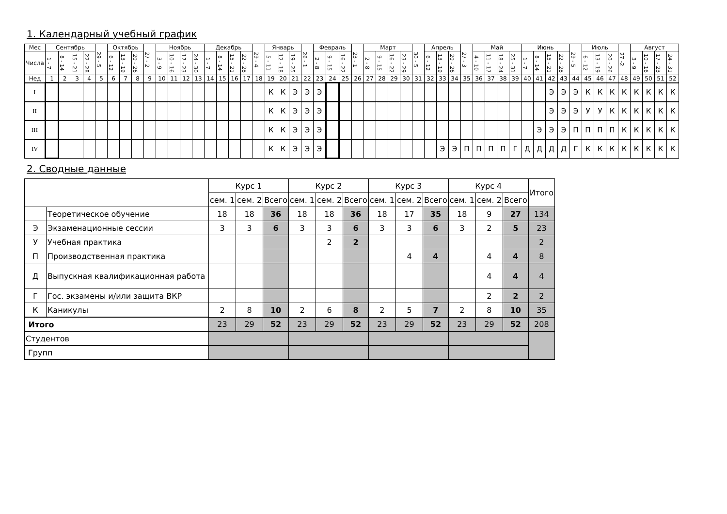1. Календарный учебный график
| Мес | Сентябрь | | | | 29 - 5 | Октябрь | | | 27 - 2 | Ноябрь | | | | Декабрь | | | | 29 - 4 | Январь | | | 26 - 1 | Февраль | | | 23 - 1 | Март | | | | 30 - 5 | Апрель | | | 27 - 3 | Май | | | | Июнь | | | | 29 - 5 | Июль | | | 27 -2 | Август | | | |
| --- | --- | --- | --- | --- | --- | --- | --- | --- | --- | --- | --- | --- | --- | --- | --- | --- | --- | --- | --- | --- | --- | --- | --- | --- | --- | --- | --- | --- | --- | --- | --- | --- | --- | --- | --- | --- | --- | --- | --- | --- | --- | --- | --- | --- | --- | --- | --- | --- | --- | --- | --- | --- |
| Числа | 1 - 7 | 8 - 14 | 15 - 21 | 22 - 28 | | 6 - 12 | 13 - 19 | 20 - 26 | | 3 - 9 | 10 - 16 | 17 - 23 | 24 - 30 | 1 - 7 | 8 - 14 | 15 - 21 | 22 - 28 | | 5 - 11 | 12 - 18 | 19 - 25 | | 2 - 8 | 9 - 15 | 16 - 22 | | 2 - 8 | 9 - 15 | 16 - 22 | 23 - 29 | | 6 - 12 | 13 - 19 | 20 - 26 | | 4 - 10 | 11 - 17 | 18 - 24 | 25 - 31 | 1 - 7 | 8 - 14 | 15 - 21 | 22 - 28 | | 6 - 12 | 13 - 19 | 20 - 26 | | 3 - 9 | 10 - 16 | 17 - 23 | 24 - 31 |
| Нед | 1 | 2 | 3 | 4 | 5 | 6 | 7 | 8 | 9 | 10 | 11 | 12 | 13 | 14 | 15 | 16 | 17 | 18 | 19 | 20 | 21 | 22 | 23 | 24 | 25 | 26 | 27 | 28 | 29 | 30 | 31 | 32 | 33 | 34 | 35 | 36 | 37 | 38 | 39 | 40 | 41 | 42 | 43 | 44 | 45 | 46 | 47 | 48 | 49 | 50 | 51 | 52 |
| I | | | | | | | | | | | | | | | | | | | К | К | Э | Э | Э | | | | | | | | | | | | | | | | | | | Э | Э | Э | К | К | К | К | К | К | К | К |
| II | | | | | | | | | | | | | | | | | | | К | К | Э | Э | Э | | | | | | | | | | | | | | | | | | | Э | Э | Э | У | У | К | К | К | К | К | К |
| III | | | | | | | | | | | | | | | | | | | К | К | Э | Э | Э | | | | | | | | | | | | | | | | | | Э | Э | Э | П | П | П | П | К | К | К | К | К |
| IV | | | | | | | | | | | | | | | | | | | К | К | Э | Э | Э | | | | | | | | | | Э | Э | П | П | П | П | Г | Д | Д | Д | Д | Г | К | К | К | К | К | К | К | К |
2. Сводные данные
| | | Курс 1 | | | Курс 2 | | | Курс 3 | | | Курс 4 | | | Итого |
| --- | --- | --- | --- | --- | --- | --- | --- | --- | --- | --- | --- | --- | --- | --- |
| | | сем. 1 | сем. 2 | Всего | сем. 1 | сем. 2 | Всего | сем. 1 | сем. 2 | Всего | сем. 1 | сем. 2 | Всего | |
| | Теоретическое обучение | 18 | 18 | 36 | 18 | 18 | 36 | 18 | 17 | 35 | 18 | 9 | 27 | 134 |
| Э | Экзаменационные сессии | 3 | 3 | 6 | 3 | 3 | 6 | 3 | 3 | 6 | 3 | 2 | 5 | 23 |
| У | Учебная практика | | | | | 2 | 2 | | | | | | | 2 |
| П | Производственная практика | | | | | | | | 4 | 4 | | 4 | 4 | 8 |
| Д | Выпускная квалификационная работа | | | | | | | | | | | 4 | 4 | 4 |
| Г | Гос. экзамены и/или защита ВКР | | | | | | | | | | | 2 | 2 | 2 |
| К | Каникулы | 2 | 8 | 10 | 2 | 6 | 8 | 2 | 5 | 7 | 2 | 8 | 10 | 35 |
| Итого | | 23 | 29 | 52 | 23 | 29 | 52 | 23 | 29 | 52 | 23 | 29 | 52 | 208 |
| Студентов | | | | | | | | | | | | | | |
| Групп | | | | | | | | | | | | | | |